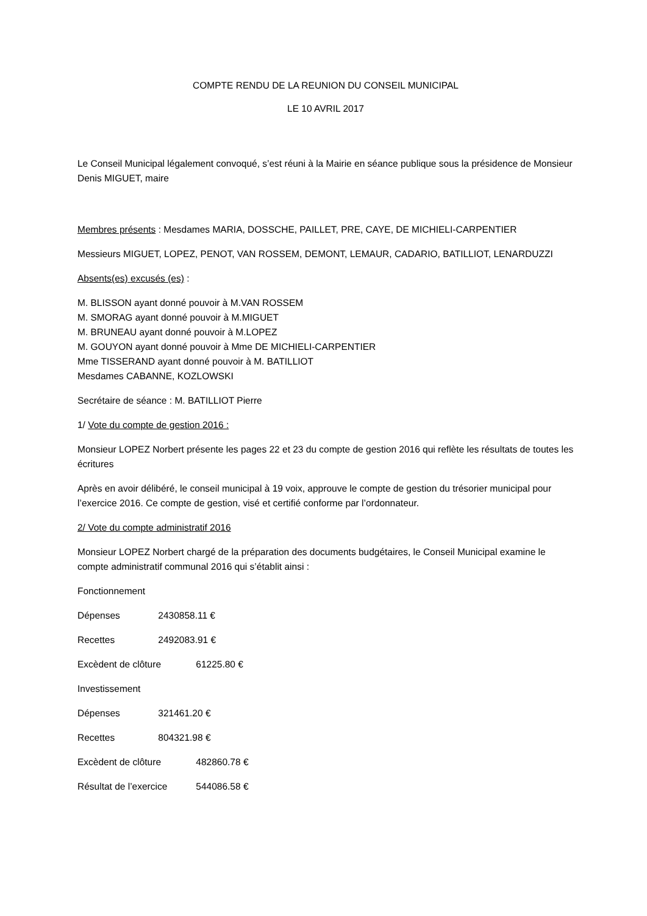COMPTE RENDU DE LA REUNION DU CONSEIL MUNICIPAL
LE 10 AVRIL 2017
Le Conseil Municipal légalement convoqué, s’est réuni à la Mairie en séance publique sous la présidence de Monsieur Denis MIGUET, maire
Membres présents : Mesdames MARIA, DOSSCHE, PAILLET, PRE, CAYE, DE MICHIELI-CARPENTIER
Messieurs MIGUET, LOPEZ, PENOT, VAN ROSSEM, DEMONT, LEMAUR, CADARIO, BATILLIOT, LENARDUZZI
Absents(es) excusés (es) :
M. BLISSON ayant donné pouvoir à M.VAN ROSSEM
M. SMORAG ayant donné pouvoir à M.MIGUET
M. BRUNEAU ayant donné pouvoir à M.LOPEZ
M. GOUYON ayant donné pouvoir à Mme DE MICHIELI-CARPENTIER
Mme TISSERAND ayant donné pouvoir à M. BATILLIOT
Mesdames CABANNE, KOZLOWSKI
Secrétaire de séance : M. BATILLIOT Pierre
1/ Vote du compte de gestion 2016 :
Monsieur LOPEZ Norbert présente les pages 22 et 23 du compte de gestion 2016 qui reflète les résultats de toutes les écritures
Après en avoir délibéré, le conseil municipal à 19 voix, approuve le compte de gestion du trésorier municipal pour l’exercice 2016. Ce compte de gestion, visé et certifié conforme par l’ordonnateur.
2/ Vote du compte administratif 2016
Monsieur LOPEZ Norbert chargé de la préparation des documents budgétaires, le Conseil Municipal examine le compte administratif communal 2016 qui s’établit ainsi :
Fonctionnement
Dépenses 2430858.11 €
Recettes 2492083.91 €
Excèdent de clôture 61225.80 €
Investissement
Dépenses 321461.20 €
Recettes 804321.98 €
Excèdent de clôture 482860.78 €
Résultat de l’exercice 544086.58 €